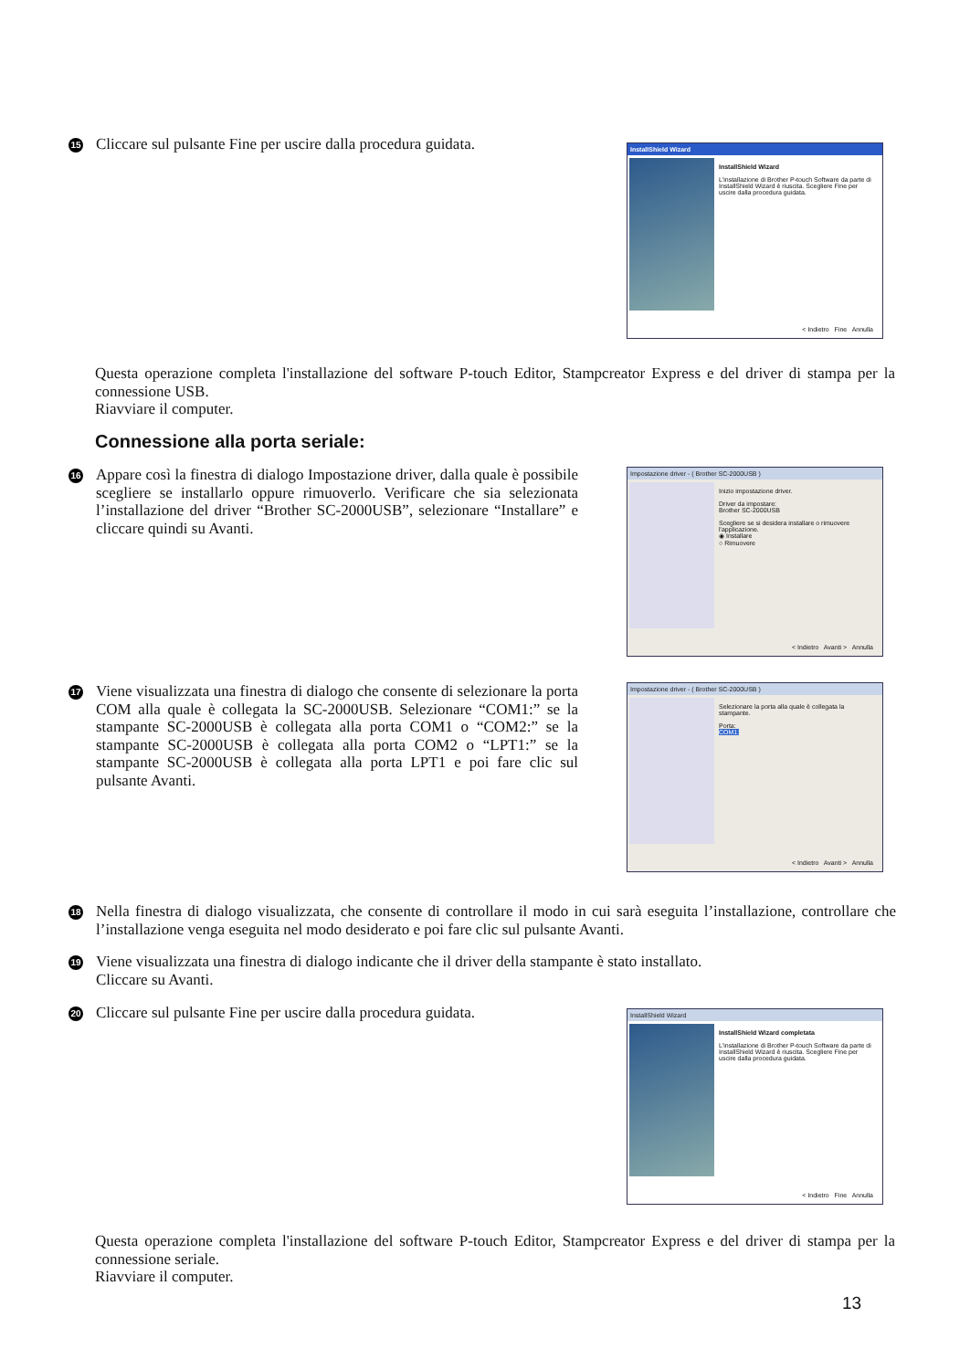15
Cliccare sul pulsante Fine per uscire dalla procedura guidata.
InstallShield Wizard
InstallShield Wizard
L'installazione di Brother P-touch Software da parte di InstallShield Wizard è riuscita. Scegliere Fine per uscire dalla procedura guidata.
< Indietro Fine Annulla
Questa operazione completa l'installazione del software P-touch Editor, Stampcreator Express e del driver di stampa per la connessione USB.
Riavviare il computer.
Connessione alla porta seriale:
16
Appare così la finestra di dialogo Impostazione driver, dalla quale è possibile scegliere se installarlo oppure rimuoverlo. Verificare che sia selezionata l’installazione del driver “Brother SC-2000USB”, selezionare “Installare” e cliccare quindi su Avanti.
Impostazione driver - ( Brother SC-2000USB )
Inizio impostazione driver.
Driver da impostare:
Brother SC-2000USB
Scegliere se si desidera installare o rimuovere l'applicazione.
◉ Installare
○ Rimuovere
< Indietro Avanti > Annulla
17
Viene visualizzata una finestra di dialogo che consente di selezionare la porta COM alla quale è collegata la SC-2000USB. Selezionare “COM1:” se la stampante SC-2000USB è collegata alla porta COM1 o “COM2:” se la stampante SC-2000USB è collegata alla porta COM2 o “LPT1:” se la stampante SC-2000USB è collegata alla porta LPT1 e poi fare clic sul pulsante Avanti.
Impostazione driver - ( Brother SC-2000USB )
Selezionare la porta alla quale è collegata la stampante.
Porta:
COM1:
< Indietro Avanti > Annulla
18
Nella finestra di dialogo visualizzata, che consente di controllare il modo in cui sarà eseguita l’installazione, controllare che l’installazione venga eseguita nel modo desiderato e poi fare clic sul pulsante Avanti.
19
Viene visualizzata una finestra di dialogo indicante che il driver della stampante è stato installato.
Cliccare su Avanti.
20
Cliccare sul pulsante Fine per uscire dalla procedura guidata.
InstallShield Wizard
InstallShield Wizard completata
L'installazione di Brother P-touch Software da parte di InstallShield Wizard è riuscita. Scegliere Fine per uscire dalla procedura guidata.
< Indietro Fine Annulla
Questa operazione completa l'installazione del software P-touch Editor, Stampcreator Express e del driver di stampa per la connessione seriale.
Riavviare il computer.
13